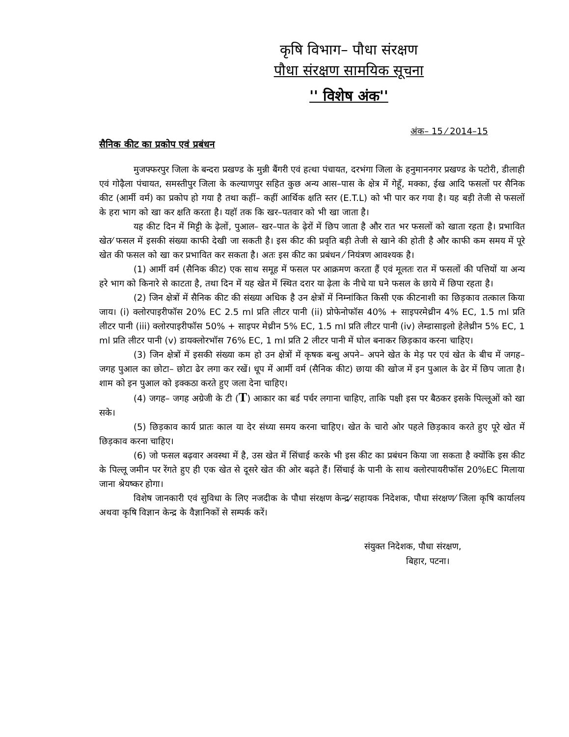कृषि विभाग– पौधा संरक्षण
पौधा संरक्षण सामयिक सूचना
'' विशेष अंक''
अंक– 15 ⁄ 2014–15
सैनिक कीट का प्रकोप एवं प्रबंधन
मुजफ्फरपुर जिला के बन्दरा प्रखण्ड के मुन्नी बैंगरी एवं हत्था पंचायत, दरभंगा जिला के हनुमाननगर प्रखण्ड के पटोरी, डीलाही एवं गोढ़ैला पंचायत, समस्तीपुर जिला के कल्याणपुर सहित कुछ अन्य आस–पास के क्षेत्र में गेहूँ, मक्का, ईख आदि फसलों पर सैनिक कीट (आर्मी वर्म) का प्रकोप हो गया है तथा कहीं– कहीं आर्थिक क्षति स्तर (E.T.L) को भी पार कर गया है। यह बड़ी तेजी से फसलों के हरा भाग को खा कर क्षति करता है। यहॉ तक कि खर–पतवार को भी खा जाता है।
यह कीट दिन में मिट्टी के ढ़ेलों, पुआल– खर–पात के ढ़ेरों में छिप जाता है और रात भर फसलों को खाता रहता है। प्रभावित खेत⁄ फसल में इसकी संख्या काफी देखी जा सकती है। इस कीट की प्रवृति बड़ी तेजी से खाने की होती है और काफी कम समय में पूरे खेत की फसल को खा कर प्रभावित कर सकता है। अतः इस कीट का प्रबंधन ⁄ नियंत्रण आवश्यक है।
(1) आर्मी वर्म (सैनिक कीट) एक साथ समूह में फसल पर आक्रमण करता हैं एवं मूलतः रात में फसलों की पत्तियों या अन्य हरे भाग को किनारे से काटता है, तथा दिन में यह खेत में स्थित दरार या ढ़ेला के नीचे या घने फसल के छाये में छिपा रहता है।
(2) जिन क्षेत्रों में सैनिक कीट की संख्या अधिक है उन क्षेत्रों में निम्नांकित किसी एक कीटनाशी का छिड़काव तत्काल किया जाय। (i) क्लोरपाइरीफॉस 20% EC 2.5 ml प्रति लीटर पानी (ii) प्रोफेनोफॉस 40% + साइपरमेथ्रीन 4% EC, 1.5 ml प्रति लीटर पानी (iii) क्लोरपाइरीफॉस 50% + साइपर मेथ्रीन 5% EC, 1.5 ml प्रति लीटर पानी (iv) लेम्डासाइलो हेलेथ्रीन 5% EC, 1 ml प्रति लीटर पानी (v) डायक्लोरभॉस 76% EC, 1 ml प्रति 2 लीटर पानी में घोल बनाकर छिड़काव करना चाहिए।
(3) जिन क्षेत्रों में इसकी संख्या कम हो उन क्षेत्रों में कृषक बन्धु अपने– अपने खेत के मेड़ पर एवं खेत के बीच में जगह– जगह पुआल का छोटा– छोटा ढेर लगा कर रखें। धूप में आर्मी वर्म (सैनिक कीट) छाया की खोज में इन पुआल के ढेर में छिप जाता है। शाम को इन पुआल को इक्कठा करते हुए जला देना चाहिए।
(4) जगह– जगह अग्रेजी के टी (T) आकार का बर्ड पर्चर लगाना चाहिए, ताकि पक्षी इस पर बैठकर इसके पिल्लूओं को खा सके।
(5) छिड़काव कार्य प्रातः काल या देर संध्या समय करना चाहिए। खेत के चारो ओर पहले छिड़काव करते हुए पूरे खेत में छिड़काव करना चाहिए।
(6) जो फसल बढ़वार अवस्था में है, उस खेत में सिंचाई करके भी इस कीट का प्रबंधन किया जा सकता है क्योंकि इस कीट के पिल्लू जमीन पर रेंगते हुए ही एक खेत से दूसरे खेत की ओर बढ़ते हैं। सिंचाई के पानी के साथ क्लोरपायरीफॉस 20%EC मिलाया जाना श्रेयष्कर होगा।
विशेष जानकारी एवं सुविधा के लिए नजदीक के पौधा संरक्षण केन्द्र⁄ सहायक निदेशक, पौधा संरक्षण⁄ जिला कृषि कार्यालय अथवा कृषि विज्ञान केन्द्र के वैज्ञानिकों से सम्पर्क करें।
संयुक्त निदेशक, पौधा संरक्षण,
बिहार, पटना।